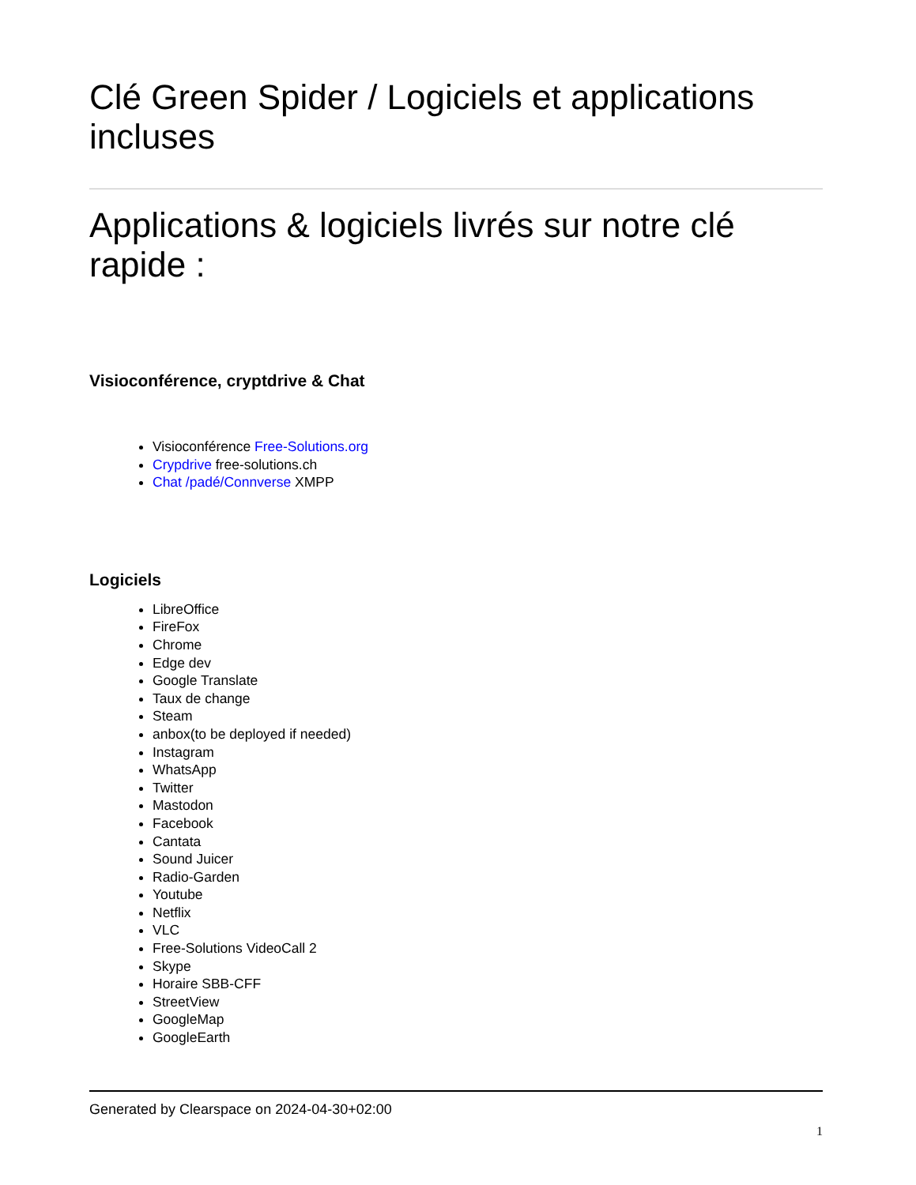Clé Green Spider / Logiciels et applications incluses
Applications & logiciels livrés sur notre clé rapide :
Visioconférence, cryptdrive & Chat
Visioconférence Free-Solutions.org
Crypdrive free-solutions.ch
Chat /padé/Connverse XMPP
Logiciels
LibreOffice
FireFox
Chrome
Edge dev
Google Translate
Taux de change
Steam
anbox(to be deployed if needed)
Instagram
WhatsApp
Twitter
Mastodon
Facebook
Cantata
Sound Juicer
Radio-Garden
Youtube
Netflix
VLC
Free-Solutions VideoCall 2
Skype
Horaire SBB-CFF
StreetView
GoogleMap
GoogleEarth
Generated by Clearspace on 2024-04-30+02:00
1